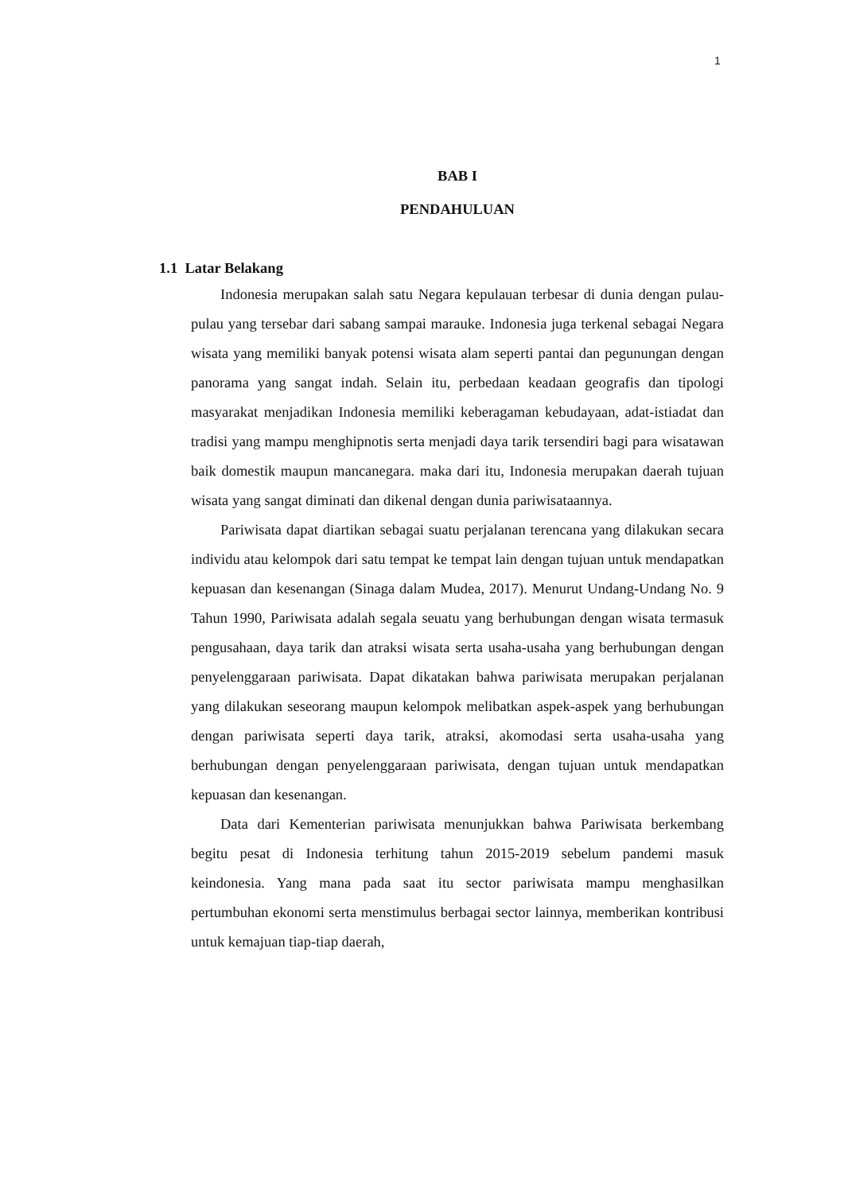1
BAB I
PENDAHULUAN
1.1 Latar Belakang
Indonesia merupakan salah satu Negara kepulauan terbesar di dunia dengan pulau-pulau yang tersebar dari sabang sampai marauke. Indonesia juga terkenal sebagai Negara wisata yang memiliki banyak potensi wisata alam seperti pantai dan pegunungan dengan panorama yang sangat indah. Selain itu, perbedaan keadaan geografis dan tipologi masyarakat menjadikan Indonesia memiliki keberagaman kebudayaan, adat-istiadat dan tradisi yang mampu menghipnotis serta menjadi daya tarik tersendiri bagi para wisatawan baik domestik maupun mancanegara. maka dari itu, Indonesia merupakan daerah tujuan wisata yang sangat diminati dan dikenal dengan dunia pariwisataannya.
Pariwisata dapat diartikan sebagai suatu perjalanan terencana yang dilakukan secara individu atau kelompok dari satu tempat ke tempat lain dengan tujuan untuk mendapatkan kepuasan dan kesenangan (Sinaga dalam Mudea, 2017). Menurut Undang-Undang No. 9 Tahun 1990, Pariwisata adalah segala seuatu yang berhubungan dengan wisata termasuk pengusahaan, daya tarik dan atraksi wisata serta usaha-usaha yang berhubungan dengan penyelenggaraan pariwisata. Dapat dikatakan bahwa pariwisata merupakan perjalanan yang dilakukan seseorang maupun kelompok melibatkan aspek-aspek yang berhubungan dengan pariwisata seperti daya tarik, atraksi, akomodasi serta usaha-usaha yang berhubungan dengan penyelenggaraan pariwisata, dengan tujuan untuk mendapatkan kepuasan dan kesenangan.
Data dari Kementerian pariwisata menunjukkan bahwa Pariwisata berkembang begitu pesat di Indonesia terhitung tahun 2015-2019 sebelum pandemi masuk keindonesia. Yang mana pada saat itu sector pariwisata mampu menghasilkan pertumbuhan ekonomi serta menstimulus berbagai sector lainnya, memberikan kontribusi untuk kemajuan tiap-tiap daerah,